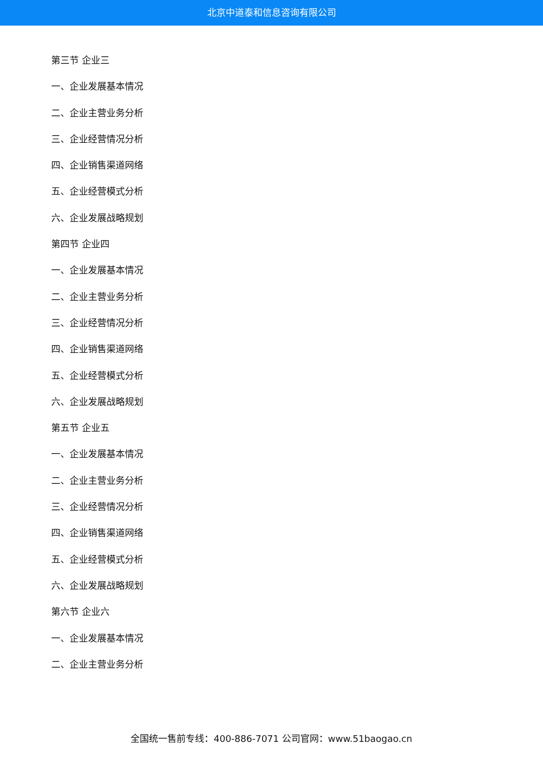北京中道泰和信息咨询有限公司
第三节 企业三
一、企业发展基本情况
二、企业主营业务分析
三、企业经营情况分析
四、企业销售渠道网络
五、企业经营模式分析
六、企业发展战略规划
第四节 企业四
一、企业发展基本情况
二、企业主营业务分析
三、企业经营情况分析
四、企业销售渠道网络
五、企业经营模式分析
六、企业发展战略规划
第五节 企业五
一、企业发展基本情况
二、企业主营业务分析
三、企业经营情况分析
四、企业销售渠道网络
五、企业经营模式分析
六、企业发展战略规划
第六节 企业六
一、企业发展基本情况
二、企业主营业务分析
全国统一售前专线：400-886-7071 公司官网：www.51baogao.cn